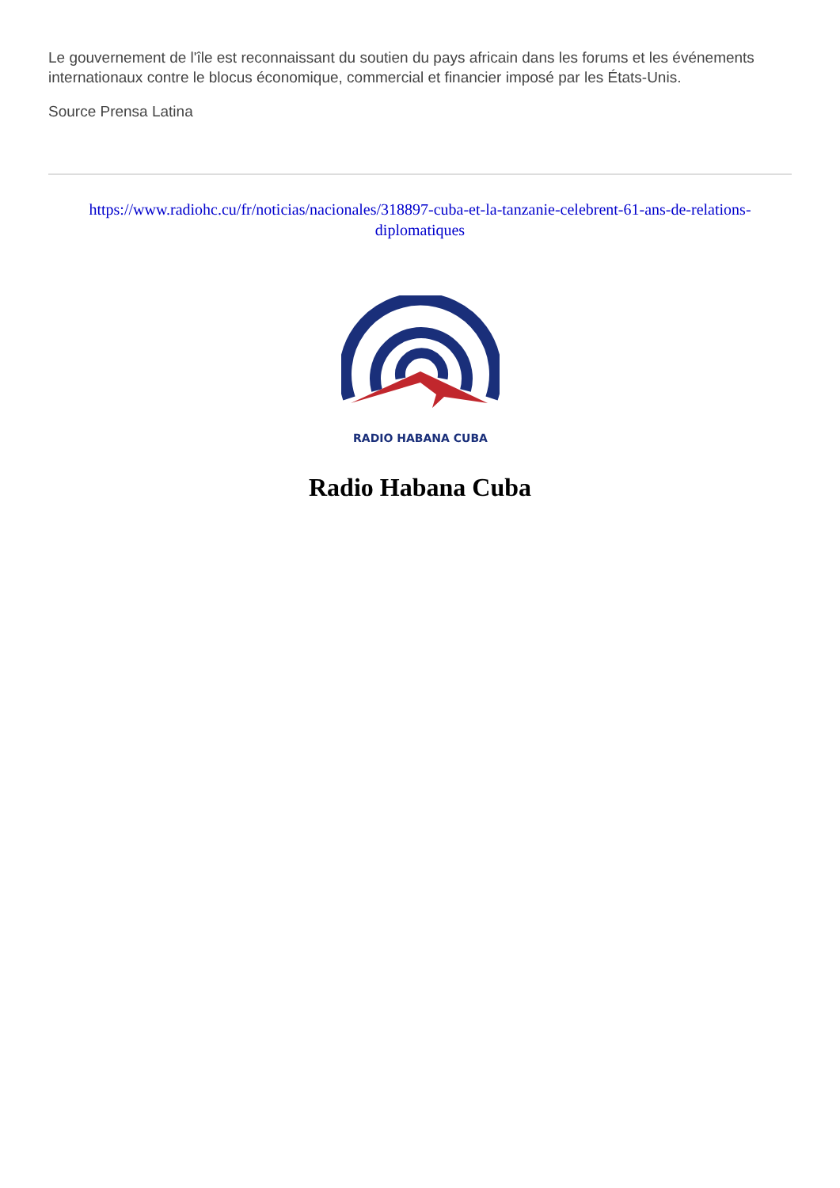Le gouvernement de l'île est reconnaissant du soutien du pays africain dans les forums et les événements internationaux contre le blocus économique, commercial et financier imposé par les États-Unis.
Source Prensa Latina
https://www.radiohc.cu/fr/noticias/nacionales/318897-cuba-et-la-tanzanie-celebrent-61-ans-de-relations-diplomatiques
RADIO HABANA CUBA
Radio Habana Cuba